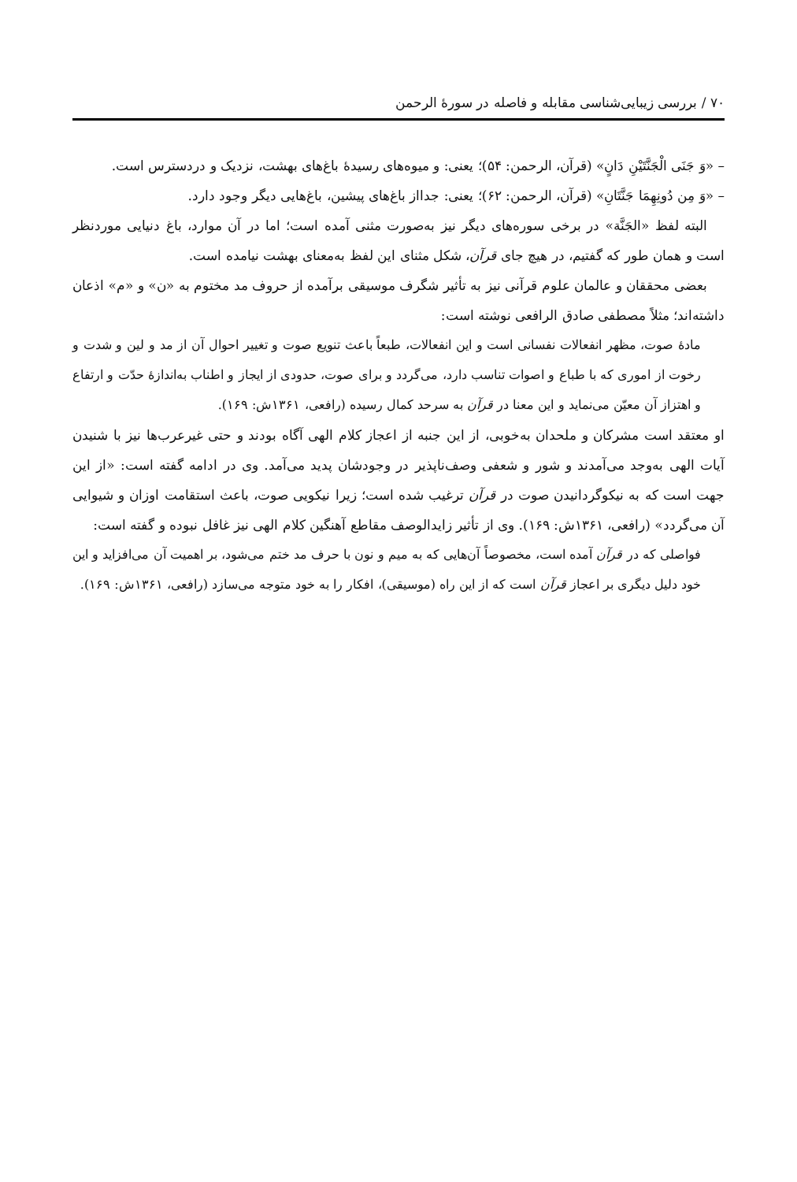۷۰ / بررسی زیبایی‌شناسی مقابله و فاصله در سورهٔ الرحمن
– «وَ جَنَی الْجَنَّتَیْنِ دَانٍ» (قرآن، الرحمن: ۵۴)؛ یعنی: و میوه‌های رسیدهٔ باغ‌های بهشت، نزدیک و دردسترس است.
– «وَ مِن دُونِهِمَا جَنَّتَانِ» (قرآن، الرحمن: ۶۲)؛ یعنی: جدااز باغ‌های پیشین، باغ‌هایی دیگر وجود دارد.
البته لفظ «الجَنَّة» در برخی سوره‌های دیگر نیز به‌صورت مثنی آمده است؛ اما در آن موارد، باغ دنیایی موردنظر است و همان طور که گفتیم، در هیچ جای قرآن، شکل مثنای این لفظ به‌معنای بهشت نیامده است.
بعضی محققان و عالمان علوم قرآنی نیز به تأثیر شگرف موسیقی برآمده از حروف مد مختوم به «ن» و «م» اذعان داشته‌اند؛ مثلاً مصطفی صادق الرافعی نوشته است:
مادهٔ صوت، مظهر انفعالات نفسانی است و این انفعالات، طبعاً باعث تنویع صوت و تغییر احوال آن از مد و لین و شدت و رخوت از اموری که با طباع و اصوات تناسب دارد، می‌گردد و برای صوت، حدودی از ایجاز و اطناب به‌اندازهٔ حدّت و ارتفاع و اهتزاز آن معیّن می‌نماید و این معنا در قرآن به سرحد کمال رسیده (رافعی، ۱۳۶۱ش: ۱۶۹).
او معتقد است مشرکان و ملحدان به‌خوبی، از این جنبه از اعجاز کلام الهی آگاه بودند و حتی غیرعرب‌ها نیز با شنیدن آیات الهی به‌وجد می‌آمدند و شور و شعفی وصف‌ناپذیر در وجودشان پدید می‌آمد. وی در ادامه گفته است: «از این جهت است که به نیکوگردانیدن صوت در قرآن ترغیب شده است؛ زیرا نیکویی صوت، باعث استقامت اوزان و شیوایی آن می‌گردد» (رافعی، ۱۳۶۱ش: ۱۶۹). وی از تأثیر زایدالوصف مقاطع آهنگین کلام الهی نیز غافل نبوده و گفته است:
فواصلی که در قرآن آمده است، مخصوصاً آن‌هایی که به میم و نون با حرف مد ختم می‌شود، بر اهمیت آن می‌افزاید و این خود دلیل دیگری بر اعجاز قرآن است که از این راه (موسیقی)، افکار را به خود متوجه می‌سازد (رافعی، ۱۳۶۱ش: ۱۶۹).